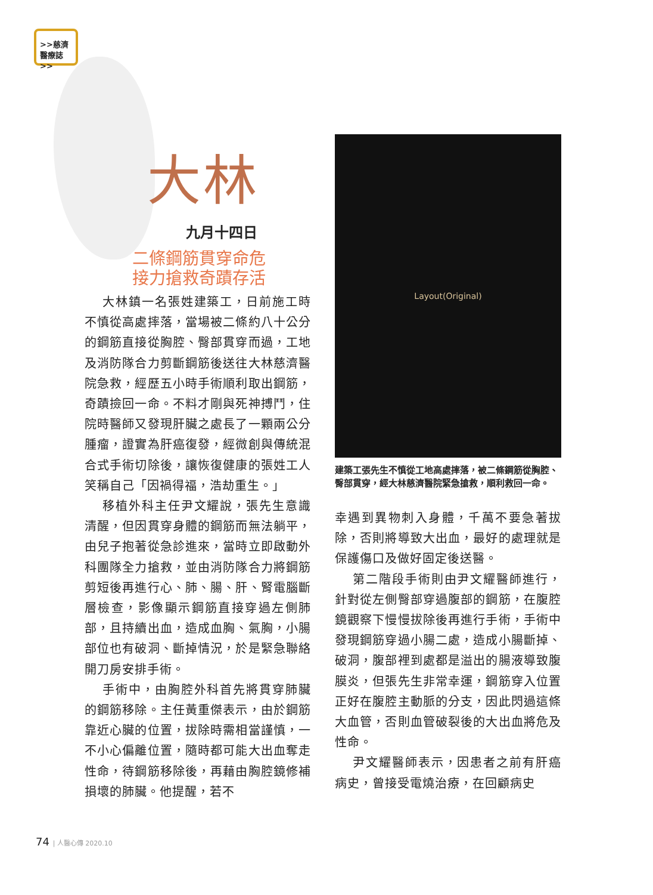>>慈濟
醫療誌>>
大林
九月十四日
二條鋼筋貫穿命危
接力搶救奇蹟存活
大林鎮一名張姓建築工，日前施工時不慎從高處摔落，當場被二條約八十公分的鋼筋直接從胸腔、臀部貫穿而過，工地及消防隊合力剪斷鋼筋後送往大林慈濟醫院急救，經歷五小時手術順利取出鋼筋，奇蹟撿回一命。不料才剛與死神搏鬥，住院時醫師又發現肝臟之處長了一顆兩公分腫瘤，證實為肝癌復發，經微創與傳統混合式手術切除後，讓恢復健康的張姓工人笑稱自己「因禍得福，浩劫重生。」
移植外科主任尹文耀說，張先生意識清醒，但因貫穿身體的鋼筋而無法躺平，由兒子抱著從急診進來，當時立即啟動外科團隊全力搶救，並由消防隊合力將鋼筋剪短後再進行心、肺、腸、肝、腎電腦斷層檢查，影像顯示鋼筋直接穿過左側肺部，且持續出血，造成血胸、氣胸，小腸部位也有破洞、斷掉情況，於是緊急聯絡開刀房安排手術。
手術中，由胸腔外科首先將貫穿肺臟的鋼筋移除。主任黃重傑表示，由於鋼筋靠近心臟的位置，拔除時需相當謹慎，一不小心偏離位置，隨時都可能大出血奪走性命，待鋼筋移除後，再藉由胸腔鏡修補損壞的肺臟。他提醒，若不
Layout(Original)
建築工張先生不慎從工地高處摔落，被二條鋼筋從胸腔、臀部貫穿，經大林慈濟醫院緊急搶救，順利救回一命。
幸遇到異物刺入身體，千萬不要急著拔除，否則將導致大出血，最好的處理就是保護傷口及做好固定後送醫。
第二階段手術則由尹文耀醫師進行，針對從左側臀部穿過腹部的鋼筋，在腹腔鏡觀察下慢慢拔除後再進行手術，手術中發現鋼筋穿過小腸二處，造成小腸斷掉、破洞，腹部裡到處都是溢出的腸液導致腹膜炎，但張先生非常幸運，鋼筋穿入位置正好在腹腔主動脈的分支，因此閃過這條大血管，否則血管破裂後的大出血將危及性命。
尹文耀醫師表示，因患者之前有肝癌病史，曾接受電燒治療，在回顧病史
74 | 人醫心傳 2020.10